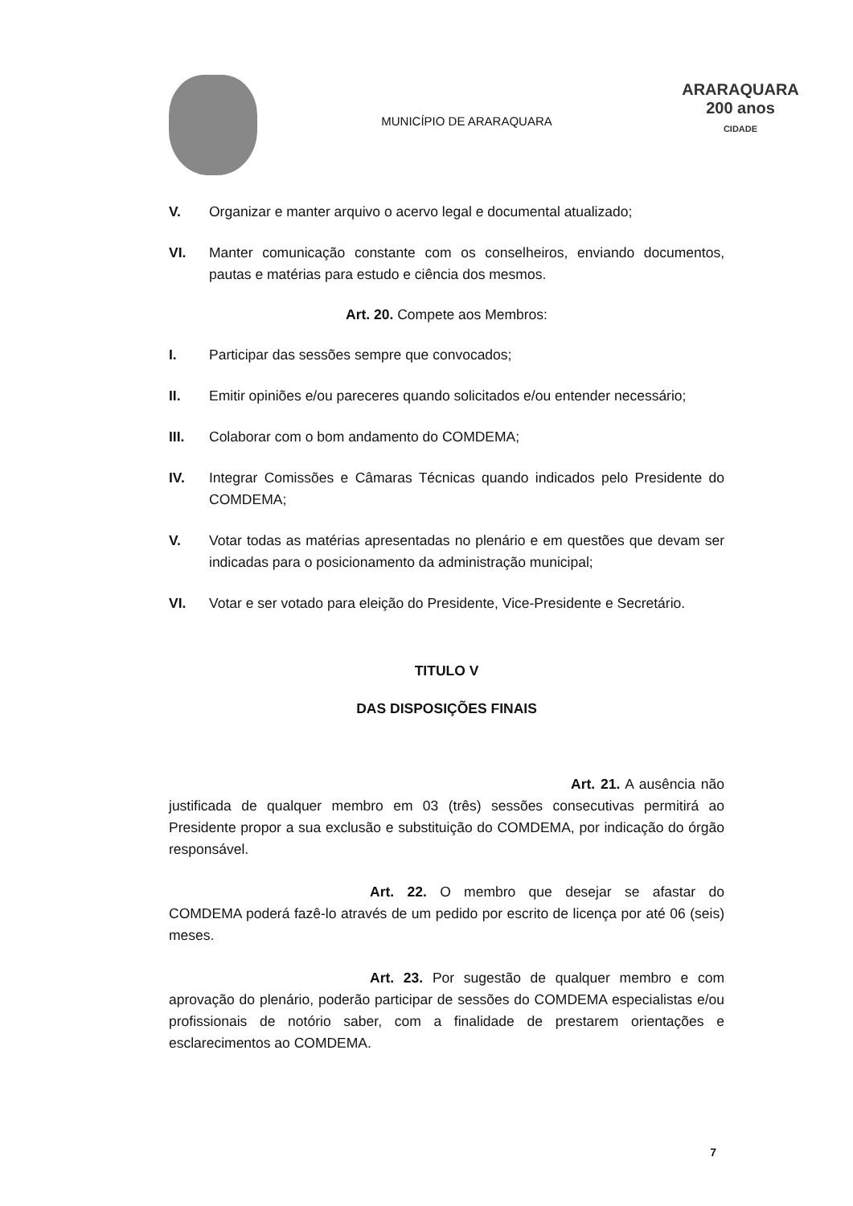MUNICÍPIO DE ARARAQUARA
ARARAQUARA
200 anos
CIDADE
V. Organizar e manter arquivo o acervo legal e documental atualizado;
VI. Manter comunicação constante com os conselheiros, enviando documentos, pautas e matérias para estudo e ciência dos mesmos.
Art. 20. Compete aos Membros:
I. Participar das sessões sempre que convocados;
II. Emitir opiniões e/ou pareceres quando solicitados e/ou entender necessário;
III. Colaborar com o bom andamento do COMDEMA;
IV. Integrar Comissões e Câmaras Técnicas quando indicados pelo Presidente do COMDEMA;
V. Votar todas as matérias apresentadas no plenário e em questões que devam ser indicadas para o posicionamento da administração municipal;
VI. Votar e ser votado para eleição do Presidente, Vice-Presidente e Secretário.
TITULO V
DAS DISPOSIÇÕES FINAIS
Art. 21. A ausência não justificada de qualquer membro em 03 (três) sessões consecutivas permitirá ao Presidente propor a sua exclusão e substituição do COMDEMA, por indicação do órgão responsável.
Art. 22. O membro que desejar se afastar do COMDEMA poderá fazê-lo através de um pedido por escrito de licença por até 06 (seis) meses.
Art. 23. Por sugestão de qualquer membro e com aprovação do plenário, poderão participar de sessões do COMDEMA especialistas e/ou profissionais de notório saber, com a finalidade de prestarem orientações e esclarecimentos ao COMDEMA.
7